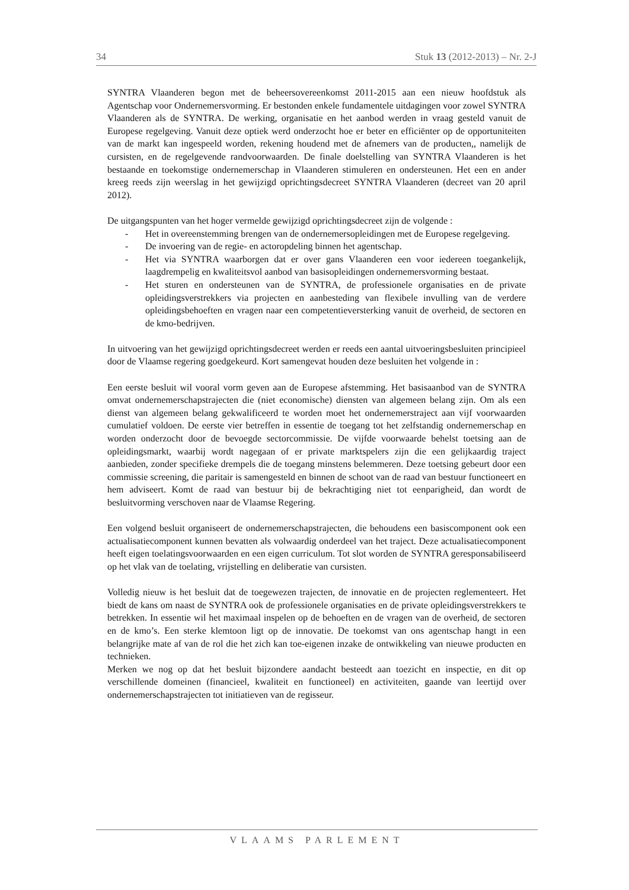34 Stuk 13 (2012-2013) – Nr. 2-J
SYNTRA Vlaanderen begon met de beheersovereenkomst 2011-2015 aan een nieuw hoofdstuk als Agentschap voor Ondernemersvorming. Er bestonden enkele fundamentele uitdagingen voor zowel SYNTRA Vlaanderen als de SYNTRA. De werking, organisatie en het aanbod werden in vraag gesteld vanuit de Europese regelgeving. Vanuit deze optiek werd onderzocht hoe er beter en efficiënter op de opportuniteiten van de markt kan ingespeeld worden, rekening houdend met de afnemers van de producten,, namelijk de cursisten, en de regelgevende randvoorwaarden. De finale doelstelling van SYNTRA Vlaanderen is het bestaande en toekomstige ondernemerschap in Vlaanderen stimuleren en ondersteunen. Het een en ander kreeg reeds zijn weerslag in het gewijzigd oprichtingsdecreet SYNTRA Vlaanderen (decreet van 20 april 2012).
De uitgangspunten van het hoger vermelde gewijzigd oprichtingsdecreet zijn de volgende :
- Het in overeenstemming brengen van de ondernemersopleidingen met de Europese regelgeving.
- De invoering van de regie- en actoropdeling binnen het agentschap.
- Het via SYNTRA waarborgen dat er over gans Vlaanderen een voor iedereen toegankelijk, laagdrempelig en kwaliteitsvol aanbod van basisopleidingen ondernemersvorming bestaat.
- Het sturen en ondersteunen van de SYNTRA, de professionele organisaties en de private opleidingsverstrekkers via projecten en aanbesteding van flexibele invulling van de verdere opleidingsbehoeften en vragen naar een competentieversterking vanuit de overheid, de sectoren en de kmo-bedrijven.
In uitvoering van het gewijzigd oprichtingsdecreet werden er reeds een aantal uitvoeringsbesluiten principieel door de Vlaamse regering goedgekeurd. Kort samengevat houden deze besluiten het volgende in :
Een eerste besluit wil vooral vorm geven aan de Europese afstemming. Het basisaanbod van de SYNTRA omvat ondernemerschapstrajecten die (niet economische) diensten van algemeen belang zijn. Om als een dienst van algemeen belang gekwalificeerd te worden moet het ondernemerstraject aan vijf voorwaarden cumulatief voldoen. De eerste vier betreffen in essentie de toegang tot het zelfstandig ondernemerschap en worden onderzocht door de bevoegde sectorcommissie. De vijfde voorwaarde behelst toetsing aan de opleidingsmarkt, waarbij wordt nagegaan of er private marktspelers zijn die een gelijkaardig traject aanbieden, zonder specifieke drempels die de toegang minstens belemmeren. Deze toetsing gebeurt door een commissie screening, die paritair is samengesteld en binnen de schoot van de raad van bestuur functioneert en hem adviseert. Komt de raad van bestuur bij de bekrachtiging niet tot eenparigheid, dan wordt de besluitvorming verschoven naar de Vlaamse Regering.
Een volgend besluit organiseert de ondernemerschapstrajecten, die behoudens een basiscomponent ook een actualisatiecomponent kunnen bevatten als volwaardig onderdeel van het traject. Deze actualisatiecomponent heeft eigen toelatingsvoorwaarden en een eigen curriculum. Tot slot worden de SYNTRA geresponsabiliseerd op het vlak van de toelating, vrijstelling en deliberatie van cursisten.
Volledig nieuw is het besluit dat de toegewezen trajecten, de innovatie en de projecten reglementeert. Het biedt de kans om naast de SYNTRA ook de professionele organisaties en de private opleidingsverstrekkers te betrekken. In essentie wil het maximaal inspelen op de behoeften en de vragen van de overheid, de sectoren en de kmo’s. Een sterke klemtoon ligt op de innovatie. De toekomst van ons agentschap hangt in een belangrijke mate af van de rol die het zich kan toe-eigenen inzake de ontwikkeling van nieuwe producten en technieken.
Merken we nog op dat het besluit bijzondere aandacht besteedt aan toezicht en inspectie, en dit op verschillende domeinen (financieel, kwaliteit en functioneel) en activiteiten, gaande van leertijd over ondernemerschapstrajecten tot initiatieven van de regisseur.
VLAAMS PARLEMENT